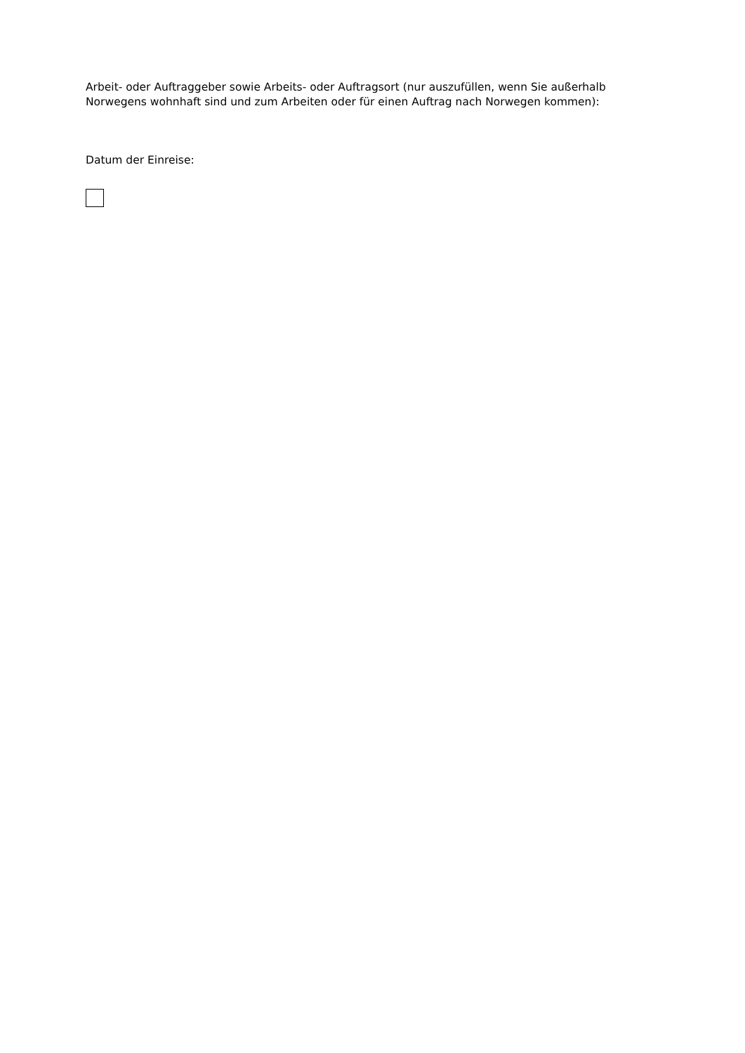Arbeit- oder Auftraggeber sowie Arbeits- oder Auftragsort (nur auszufüllen, wenn Sie außerhalb Norwegens wohnhaft sind und zum Arbeiten oder für einen Auftrag nach Norwegen kommen):
Datum der Einreise: